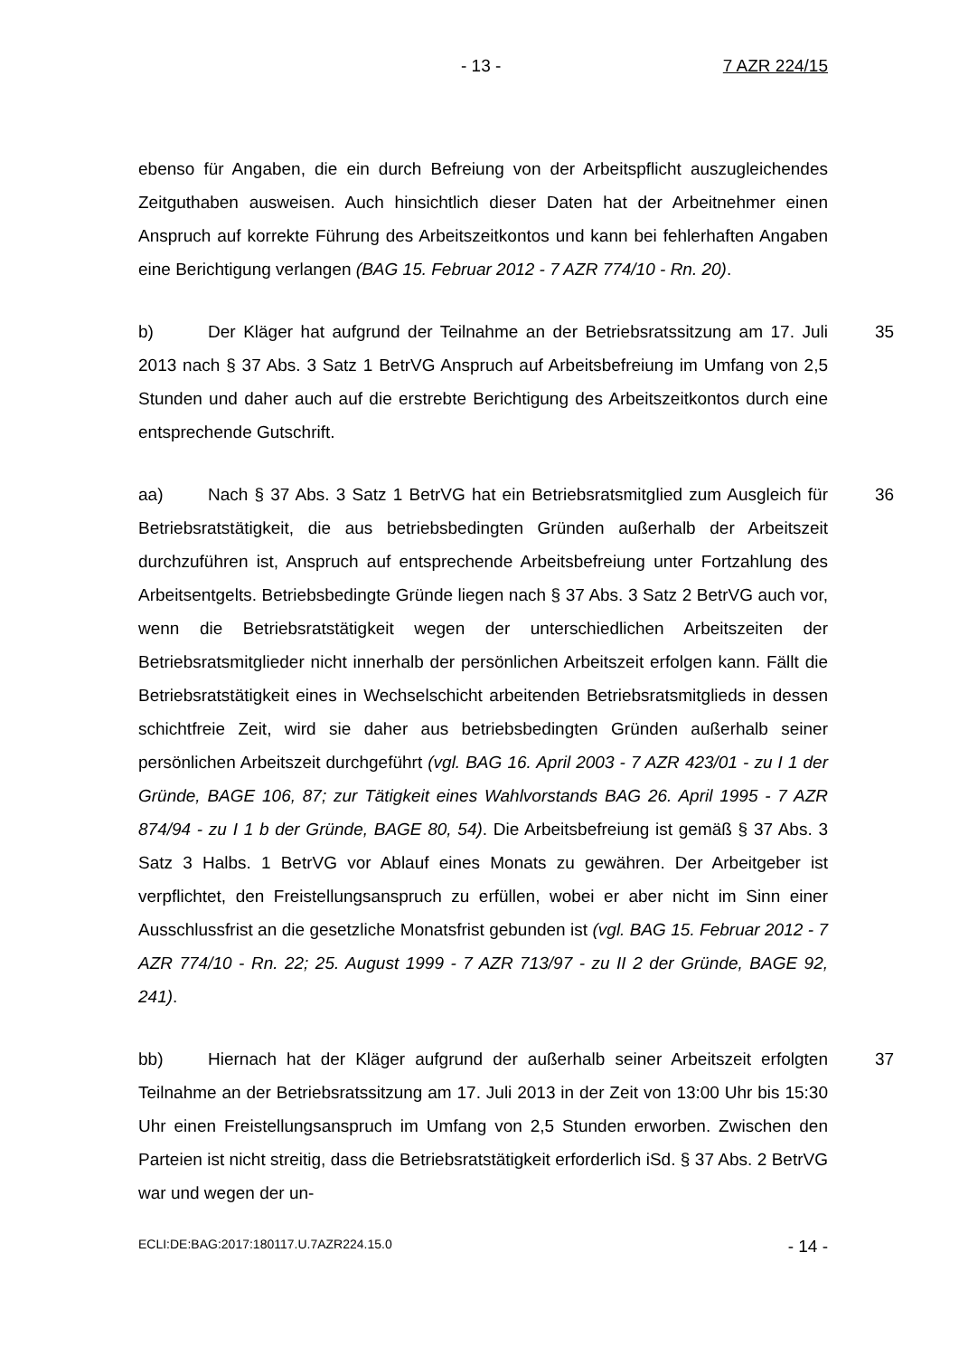- 13 - 7 AZR 224/15
ebenso für Angaben, die ein durch Befreiung von der Arbeitspflicht auszuglei­chendes Zeitguthaben ausweisen. Auch hinsichtlich dieser Daten hat der Ar­beitnehmer einen Anspruch auf korrekte Führung des Arbeitszeitkontos und kann bei fehlerhaften Angaben eine Berichtigung verlangen (BAG 15. Februar 2012 - 7 AZR 774/10 - Rn. 20).
b) Der Kläger hat aufgrund der Teilnahme an der Betriebsratssitzung am 17. Juli 2013 nach § 37 Abs. 3 Satz 1 BetrVG Anspruch auf Arbeitsbefreiung im Umfang von 2,5 Stunden und daher auch auf die erstrebte Berichtigung des Arbeitszeitkontos durch eine entsprechende Gutschrift. 35
aa) Nach § 37 Abs. 3 Satz 1 BetrVG hat ein Betriebsratsmitglied zum Aus­gleich für Betriebsratstätigkeit, die aus betriebsbedingten Gründen außerhalb der Arbeitszeit durchzuführen ist, Anspruch auf entsprechende Arbeitsbefreiung unter Fortzahlung des Arbeitsentgelts. Betriebsbedingte Gründe liegen nach § 37 Abs. 3 Satz 2 BetrVG auch vor, wenn die Betriebsratstätigkeit wegen der unterschiedlichen Arbeitszeiten der Betriebsratsmitglieder nicht innerhalb der persönlichen Arbeitszeit erfolgen kann. Fällt die Betriebsratstätigkeit eines in Wechselschicht arbeitenden Betriebsratsmitglieds in dessen schichtfreie Zeit, wird sie daher aus betriebsbedingten Gründen außerhalb seiner persönlichen Arbeitszeit durchgeführt (vgl. BAG 16. April 2003 - 7 AZR 423/01 - zu I 1 der Gründe, BAGE 106, 87; zur Tätigkeit eines Wahlvorstands BAG 26. April 1995 - 7 AZR 874/94 - zu I 1 b der Gründe, BAGE 80, 54). Die Arbeitsbefreiung ist gemäß § 37 Abs. 3 Satz 3 Halbs. 1 BetrVG vor Ablauf eines Monats zu ge­währen. Der Arbeitgeber ist verpflichtet, den Freistellungsanspruch zu erfüllen, wobei er aber nicht im Sinn einer Ausschlussfrist an die gesetzliche Monatsfrist gebunden ist (vgl. BAG 15. Februar 2012 - 7 AZR 774/10 - Rn. 22; 25. August 1999 - 7 AZR 713/97 - zu II 2 der Gründe, BAGE 92, 241). 36
bb) Hiernach hat der Kläger aufgrund der außerhalb seiner Arbeitszeit erfolgten Teilnahme an der Betriebsratssitzung am 17. Juli 2013 in der Zeit von 13:00 Uhr bis 15:30 Uhr einen Freistellungsanspruch im Umfang von 2,5 Stunden erworben. Zwischen den Parteien ist nicht streitig, dass die Be­triebsratstätigkeit erforderlich iSd. § 37 Abs. 2 BetrVG war und wegen der un- 37
ECLI:DE:BAG:2017:180117.U.7AZR224.15.0 - 14 -